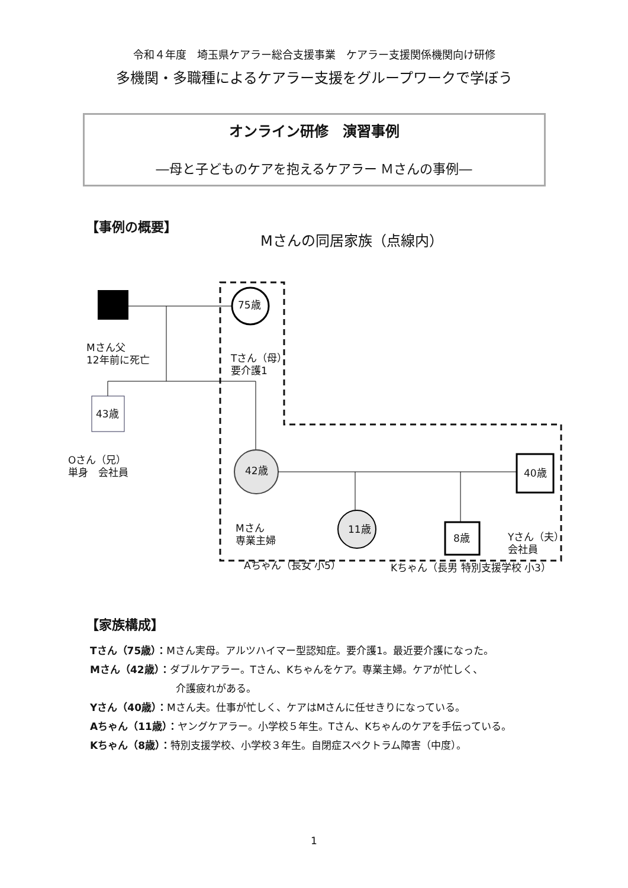令和４年度　埼玉県ケアラー総合支援事業　ケアラー支援関係機関向け研修
多機関・多職種によるケアラー支援をグループワークで学ぼう
オンライン研修　演習事例
―母と子どものケアを抱えるケアラー Ｍさんの事例―
【事例の概要】
Mさんの同居家族（点線内）
75歳
Mさん父
12年前に死亡
Tさん（母）
要介護1
43歳
Oさん（兄）
単身　会社員
42歳 40歳
Mさん
専業主婦
Yさん（夫）
会社員
11歳
8歳
Aちゃん（長女 小5） Kちゃん（長男 特別支援学校 小3）
【家族構成】
Tさん（75歳）：Mさん実母。アルツハイマー型認知症。要介護1。最近要介護になった。
Mさん（42歳）：ダブルケアラー。Tさん、Kちゃんをケア。専業主婦。ケアが忙しく、
介護疲れがある。
Yさん（40歳）：Mさん夫。仕事が忙しく、ケアはMさんに任せきりになっている。
Aちゃん（11歳）：ヤングケアラー。小学校５年生。Tさん、Kちゃんのケアを手伝っている。
Kちゃん（8歳）：特別支援学校、小学校３年生。自閉症スペクトラム障害（中度）。
1